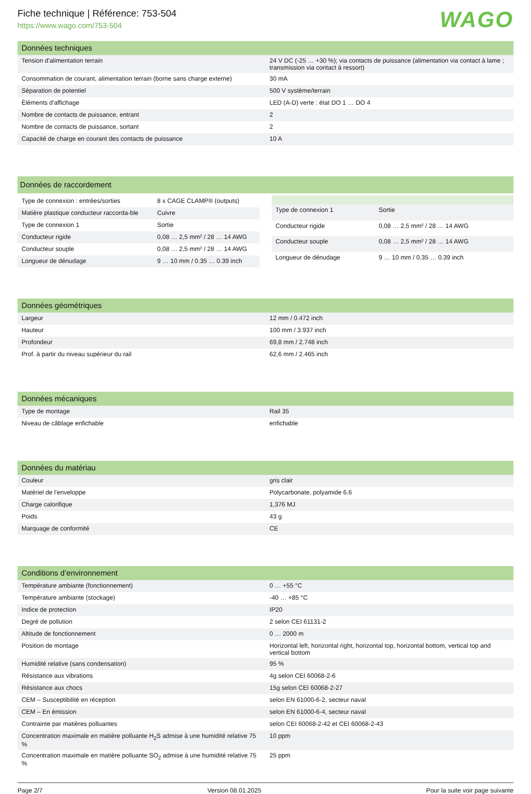Fiche technique | Référence: 753-504
https://www.wago.com/753-504
WAGO
| Données techniques | |
| --- | --- |
| Tension d'alimentation terrain | 24 V DC (-25 … +30 %); via contacts de puissance (alimentation via contact à lame ; transmission via contact à ressort) |
| Consommation de courant, alimentation terrain (borne sans charge externe) | 30 mA |
| Séparation de potentiel | 500 V système/terrain |
| Éléments d'affichage | LED (A-D) verte : état DO 1 … DO 4 |
| Nombre de contacts de puissance, entrant | 2 |
| Nombre de contacts de puissance, sortant | 2 |
| Capacité de charge en courant des contacts de puissance | 10 A |
| Données de raccordement |
| --- |
| Type de connexion : entrées/sorties | 8 x CAGE CLAMP® (outputs) |
| Matière plastique conducteur raccorda-ble | Cuivre |
| Type de connexion 1 | Sortie |
| Conducteur rigide | 0,08 … 2,5 mm² / 28 … 14 AWG |
| Conducteur souple | 0,08 … 2,5 mm² / 28 … 14 AWG |
| Longueur de dénudage | 9 … 10 mm / 0.35 … 0.39 inch |
| Type de connexion 1 | Sortie |
| Conducteur rigide | 0,08 … 2,5 mm² / 28 … 14 AWG |
| Conducteur souple | 0,08 … 2,5 mm² / 28 … 14 AWG |
| Longueur de dénudage | 9 … 10 mm / 0.35 … 0.39 inch |
| Données géométriques | |
| --- | --- |
| Largeur | 12 mm / 0.472 inch |
| Hauteur | 100 mm / 3.937 inch |
| Profondeur | 69,8 mm / 2.748 inch |
| Prof. à partir du niveau supérieur du rail | 62,6 mm / 2.465 inch |
| Données mécaniques | |
| --- | --- |
| Type de montage | Rail 35 |
| Niveau de câblage enfichable | enfichable |
| Données du matériau | |
| --- | --- |
| Couleur | gris clair |
| Matériel de l'enveloppe | Polycarbonate, polyamide 6.6 |
| Charge calorifique | 1,376 MJ |
| Poids | 43 g |
| Marquage de conformité | CE |
| Conditions d’environnement | |
| --- | --- |
| Température ambiante (fonctionnement) | 0 … +55 °C |
| Température ambiante (stockage) | -40 … +85 °C |
| Indice de protection | IP20 |
| Degré de pollution | 2 selon CEI 61131-2 |
| Altitude de fonctionnement | 0 … 2000 m |
| Position de montage | Horizontal left, horizontal right, horizontal top, horizontal bottom, vertical top and vertical bottom |
| Humidité relative (sans condensation) | 95 % |
| Résistance aux vibrations | 4g selon CEI 60068-2-6 |
| Résistance aux chocs | 15g selon CEI 60068-2-27 |
| CEM – Susceptibilité en réception | selon EN 61000-6-2, secteur naval |
| CEM – En émission | selon EN 61000-6-4, secteur naval |
| Contrainte par matières polluantes | selon CEI 60068-2-42 et CEI 60068-2-43 |
| Concentration maximale en matière polluante H<sub>2</sub>S admise à une humidité relative 75 % | 10 ppm |
| Concentration maximale en matière polluante SO<sub>2</sub> admise à une humidité relative 75 % | 25 ppm |
Page 2/7 Version 08.01.2025 Pour la suite voir page suivante